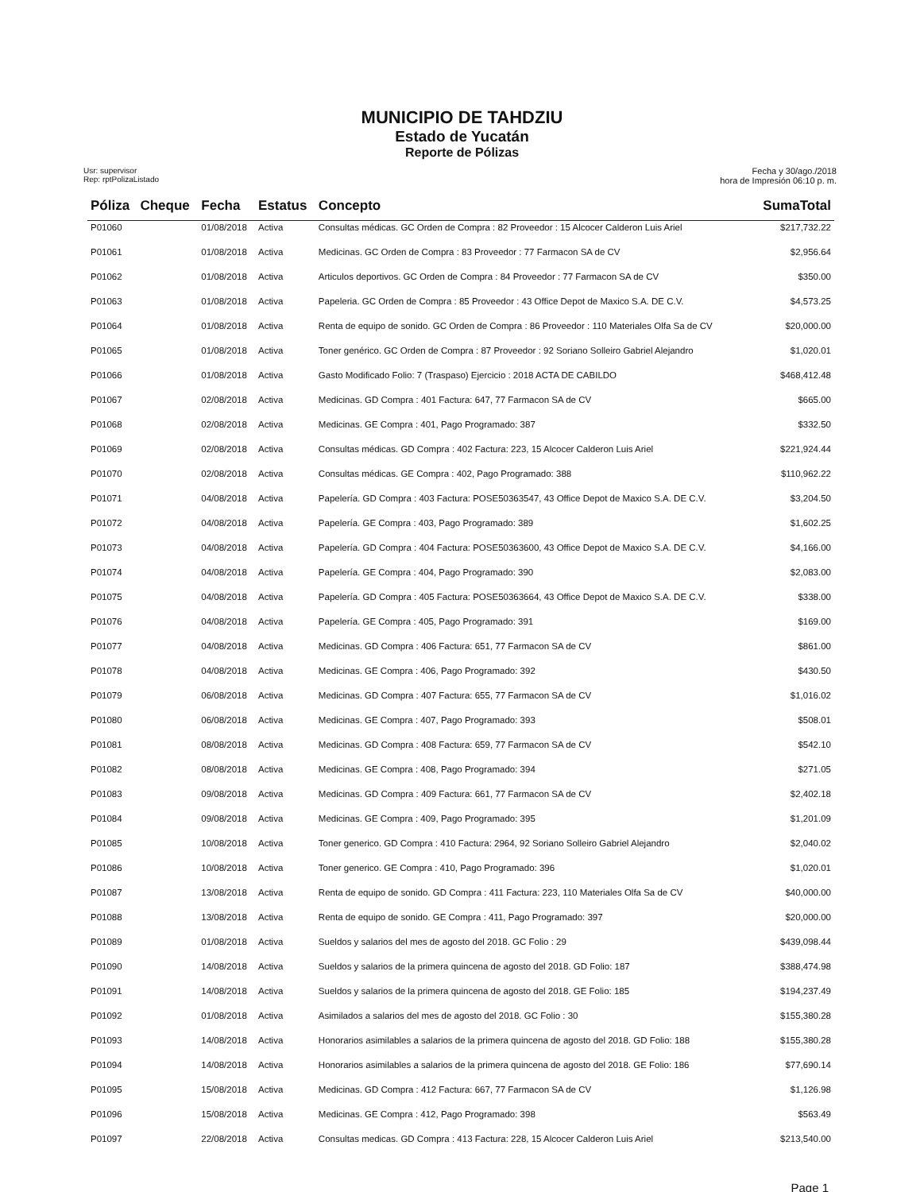MUNICIPIO DE TAHDZIU
Estado de Yucatán
Reporte de Pólizas
Usr: supervisor
Rep: rptPolizaListado
Fecha y 30/ago./2018
hora de Impresión 06:10 p. m.
| Póliza | Cheque | Fecha | Estatus | Concepto | SumaTotal |
| --- | --- | --- | --- | --- | --- |
| P01060 | | 01/08/2018 | Activa | Consultas médicas. GC Orden de Compra : 82 Proveedor : 15 Alcocer Calderon Luis Ariel | $217,732.22 |
| P01061 | | 01/08/2018 | Activa | Medicinas. GC Orden de Compra : 83 Proveedor : 77 Farmacon SA de CV | $2,956.64 |
| P01062 | | 01/08/2018 | Activa | Articulos deportivos. GC Orden de Compra : 84 Proveedor : 77 Farmacon SA de CV | $350.00 |
| P01063 | | 01/08/2018 | Activa | Papeleria. GC Orden de Compra : 85 Proveedor : 43 Office Depot de Maxico S.A. DE C.V. | $4,573.25 |
| P01064 | | 01/08/2018 | Activa | Renta de equipo de sonido. GC Orden de Compra : 86 Proveedor : 110 Materiales Olfa Sa de CV | $20,000.00 |
| P01065 | | 01/08/2018 | Activa | Toner genérico. GC Orden de Compra : 87 Proveedor : 92 Soriano Solleiro Gabriel Alejandro | $1,020.01 |
| P01066 | | 01/08/2018 | Activa | Gasto Modificado Folio: 7 (Traspaso) Ejercicio : 2018 ACTA DE CABILDO | $468,412.48 |
| P01067 | | 02/08/2018 | Activa | Medicinas. GD Compra : 401 Factura: 647, 77 Farmacon SA de CV | $665.00 |
| P01068 | | 02/08/2018 | Activa | Medicinas. GE Compra : 401, Pago Programado: 387 | $332.50 |
| P01069 | | 02/08/2018 | Activa | Consultas médicas. GD Compra : 402 Factura: 223, 15 Alcocer Calderon Luis Ariel | $221,924.44 |
| P01070 | | 02/08/2018 | Activa | Consultas médicas. GE Compra : 402, Pago Programado: 388 | $110,962.22 |
| P01071 | | 04/08/2018 | Activa | Papelería. GD Compra : 403 Factura: POSE50363547, 43 Office Depot de Maxico S.A. DE C.V. | $3,204.50 |
| P01072 | | 04/08/2018 | Activa | Papelería. GE Compra : 403, Pago Programado: 389 | $1,602.25 |
| P01073 | | 04/08/2018 | Activa | Papelería. GD Compra : 404 Factura: POSE50363600, 43 Office Depot de Maxico S.A. DE C.V. | $4,166.00 |
| P01074 | | 04/08/2018 | Activa | Papelería. GE Compra : 404, Pago Programado: 390 | $2,083.00 |
| P01075 | | 04/08/2018 | Activa | Papelería. GD Compra : 405 Factura: POSE50363664, 43 Office Depot de Maxico S.A. DE C.V. | $338.00 |
| P01076 | | 04/08/2018 | Activa | Papelería. GE Compra : 405, Pago Programado: 391 | $169.00 |
| P01077 | | 04/08/2018 | Activa | Medicinas. GD Compra : 406 Factura: 651, 77 Farmacon SA de CV | $861.00 |
| P01078 | | 04/08/2018 | Activa | Medicinas. GE Compra : 406, Pago Programado: 392 | $430.50 |
| P01079 | | 06/08/2018 | Activa | Medicinas. GD Compra : 407 Factura: 655, 77 Farmacon SA de CV | $1,016.02 |
| P01080 | | 06/08/2018 | Activa | Medicinas. GE Compra : 407, Pago Programado: 393 | $508.01 |
| P01081 | | 08/08/2018 | Activa | Medicinas. GD Compra : 408 Factura: 659, 77 Farmacon SA de CV | $542.10 |
| P01082 | | 08/08/2018 | Activa | Medicinas. GE Compra : 408, Pago Programado: 394 | $271.05 |
| P01083 | | 09/08/2018 | Activa | Medicinas. GD Compra : 409 Factura: 661, 77 Farmacon SA de CV | $2,402.18 |
| P01084 | | 09/08/2018 | Activa | Medicinas. GE Compra : 409, Pago Programado: 395 | $1,201.09 |
| P01085 | | 10/08/2018 | Activa | Toner generico. GD Compra : 410 Factura: 2964, 92 Soriano Solleiro Gabriel Alejandro | $2,040.02 |
| P01086 | | 10/08/2018 | Activa | Toner generico. GE Compra : 410, Pago Programado: 396 | $1,020.01 |
| P01087 | | 13/08/2018 | Activa | Renta de equipo de sonido. GD Compra : 411 Factura: 223, 110 Materiales Olfa Sa de CV | $40,000.00 |
| P01088 | | 13/08/2018 | Activa | Renta de equipo de sonido. GE Compra : 411, Pago Programado: 397 | $20,000.00 |
| P01089 | | 01/08/2018 | Activa | Sueldos y salarios del mes de agosto del 2018. GC Folio : 29 | $439,098.44 |
| P01090 | | 14/08/2018 | Activa | Sueldos y salarios de la primera quincena de agosto del 2018. GD Folio: 187 | $388,474.98 |
| P01091 | | 14/08/2018 | Activa | Sueldos y salarios de la primera quincena de agosto del 2018. GE Folio: 185 | $194,237.49 |
| P01092 | | 01/08/2018 | Activa | Asimilados a salarios del mes de agosto del 2018. GC Folio : 30 | $155,380.28 |
| P01093 | | 14/08/2018 | Activa | Honorarios asimilables a salarios de la primera quincena de agosto del 2018. GD Folio: 188 | $155,380.28 |
| P01094 | | 14/08/2018 | Activa | Honorarios asimilables a salarios de la primera quincena de agosto del 2018. GE Folio: 186 | $77,690.14 |
| P01095 | | 15/08/2018 | Activa | Medicinas. GD Compra : 412 Factura: 667, 77 Farmacon SA de CV | $1,126.98 |
| P01096 | | 15/08/2018 | Activa | Medicinas. GE Compra : 412, Pago Programado: 398 | $563.49 |
| P01097 | | 22/08/2018 | Activa | Consultas medicas. GD Compra : 413 Factura: 228, 15 Alcocer Calderon Luis Ariel | $213,540.00 |
Page 1